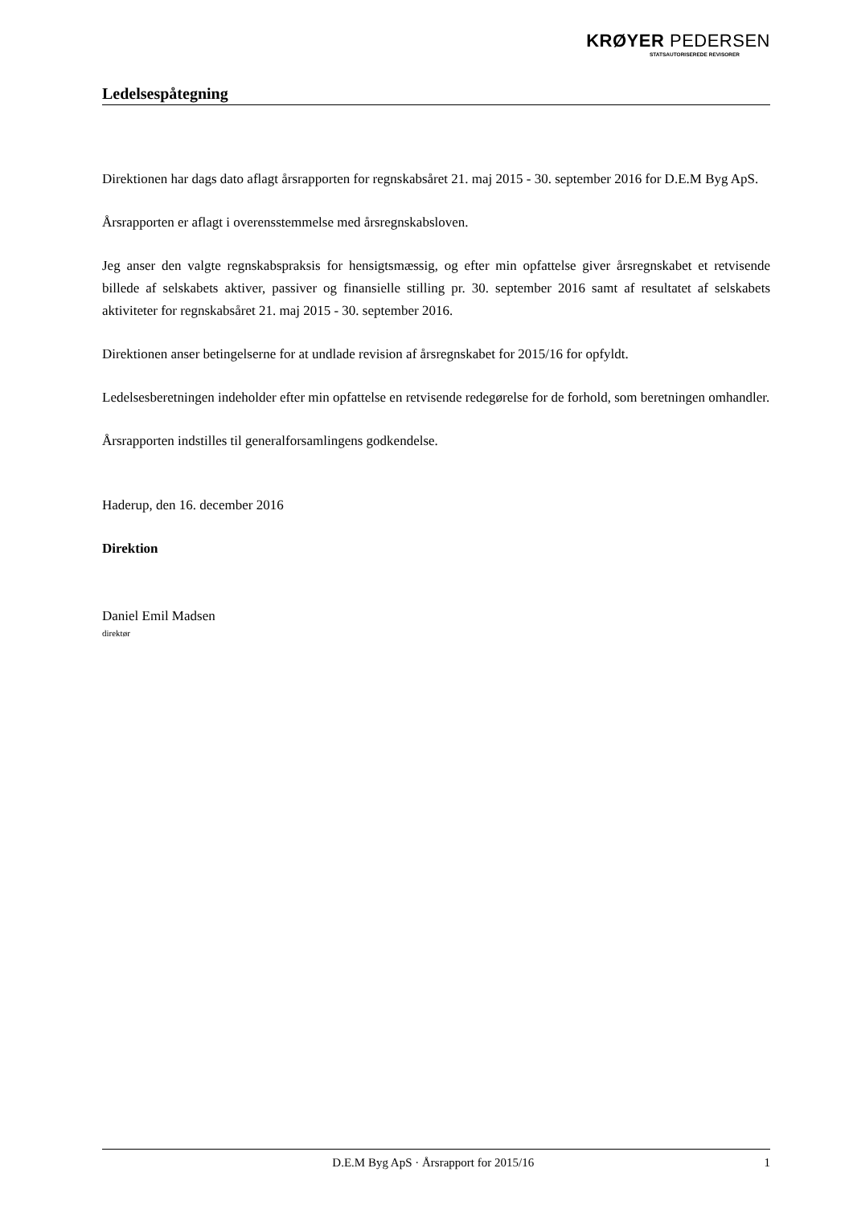KRØYER PEDERSEN
STATSAUTORISEREDE REVISORER
Ledelsespåtegning
Direktionen har dags dato aflagt årsrapporten for regnskabsåret 21. maj 2015 - 30. september 2016 for D.E.M Byg ApS.
Årsrapporten er aflagt i overensstemmelse med årsregnskabsloven.
Jeg anser den valgte regnskabspraksis for hensigtsmæssig, og efter min opfattelse giver årsregnskabet et retvisende billede af selskabets aktiver, passiver og finansielle stilling pr. 30. september 2016 samt af resultatet af selskabets aktiviteter for regnskabsåret 21. maj 2015 - 30. september 2016.
Direktionen anser betingelserne for at undlade revision af årsregnskabet for 2015/16 for opfyldt.
Ledelsesberetningen indeholder efter min opfattelse en retvisende redegørelse for de forhold, som beretningen omhandler.
Årsrapporten indstilles til generalforsamlingens godkendelse.
Haderup, den 16. december 2016
Direktion
Daniel Emil Madsen
direktør
D.E.M Byg ApS · Årsrapport for 2015/16 1